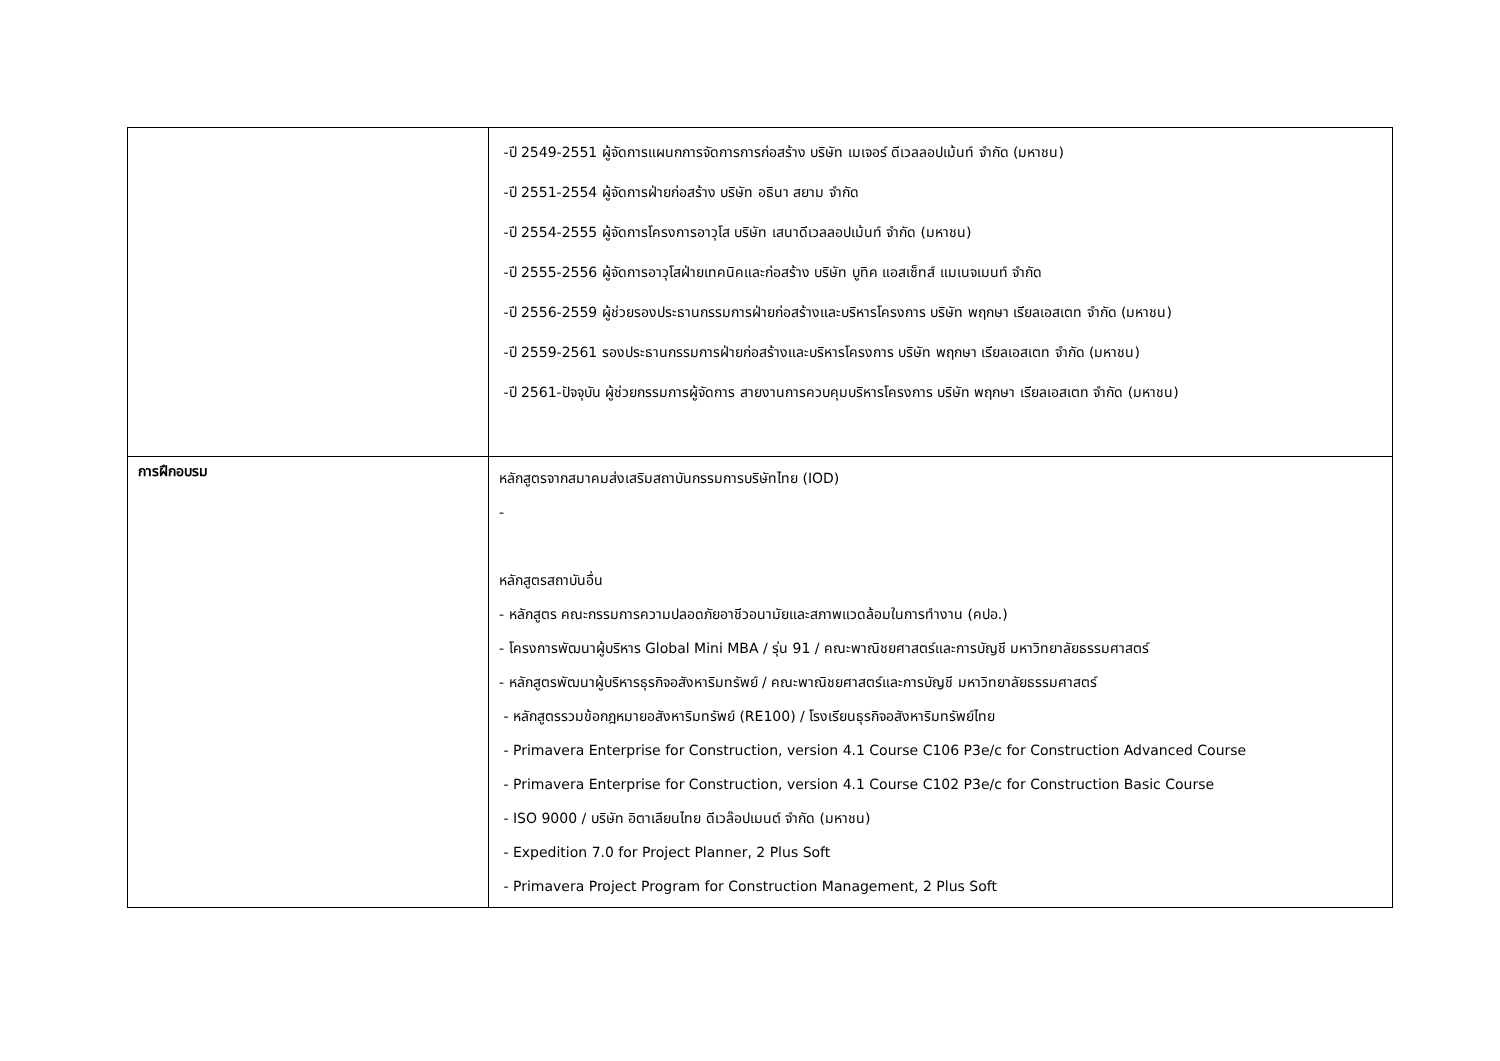| | -ปี 2549-2551 ผู้จัดการแผนกการจัดการการก่อสร้าง บริษัท เมเจอร์ ดีเวลลอปเม้นท์ จำกัด (มหาชน) -ปี 2551-2554 ผู้จัดการฝ่ายก่อสร้าง บริษัท อธินา สยาม จำกัด -ปี 2554-2555 ผู้จัดการโครงการอาวุโส บริษัท เสนาดีเวลลอปเม้นท์ จำกัด (มหาชน) -ปี 2555-2556 ผู้จัดการอาวุโสฝ่ายเทคนิคและก่อสร้าง บริษัท บูทิค แอสเซ็ทส์ แมเนจเมนท์ จำกัด -ปี 2556-2559 ผู้ช่วยรองประธานกรรมการฝ่ายก่อสร้างและบริหารโครงการ บริษัท พฤกษา เรียลเอสเตท จำกัด (มหาชน) -ปี 2559-2561 รองประธานกรรมการฝ่ายก่อสร้างและบริหารโครงการ บริษัท พฤกษา เรียลเอสเตท จำกัด (มหาชน) -ปี 2561-ปัจจุบัน ผู้ช่วยกรรมการผู้จัดการ สายงานการควบคุมบริหารโครงการ บริษัท พฤกษา เรียลเอสเตท จำกัด (มหาชน) |
| การฝึกอบรม | หลักสูตรจากสมาคมส่งเสริมสถาบันกรรมการบริษัทไทย (IOD) - หลักสูตรสถาบันอื่น - หลักสูตร คณะกรรมการความปลอดภัยอาชีวอนามัยและสภาพแวดล้อมในการทำงาน (คปอ.) - โครงการพัฒนาผู้บริหาร Global Mini MBA / รุ่น 91 / คณะพาณิชยศาสตร์และการบัญชี มหาวิทยาลัยธรรมศาสตร์ - หลักสูตรพัฒนาผู้บริหารธุรกิจอสังหาริมทรัพย์ / คณะพาณิชยศาสตร์และการบัญชี มหาวิทยาลัยธรรมศาสตร์ - หลักสูตรรวมข้อกฎหมายอสังหาริมทรัพย์ (RE100) / โรงเรียนธุรกิจอสังหาริมทรัพย์ไทย - Primavera Enterprise for Construction, version 4.1 Course C106 P3e/c for Construction Advanced Course - Primavera Enterprise for Construction, version 4.1 Course C102 P3e/c for Construction Basic Course - ISO 9000 / บริษัท อิตาเลียนไทย ดีเวล๊อปเมนต์ จำกัด (มหาชน) - Expedition 7.0 for Project Planner, 2 Plus Soft - Primavera Project Program for Construction Management, 2 Plus Soft |